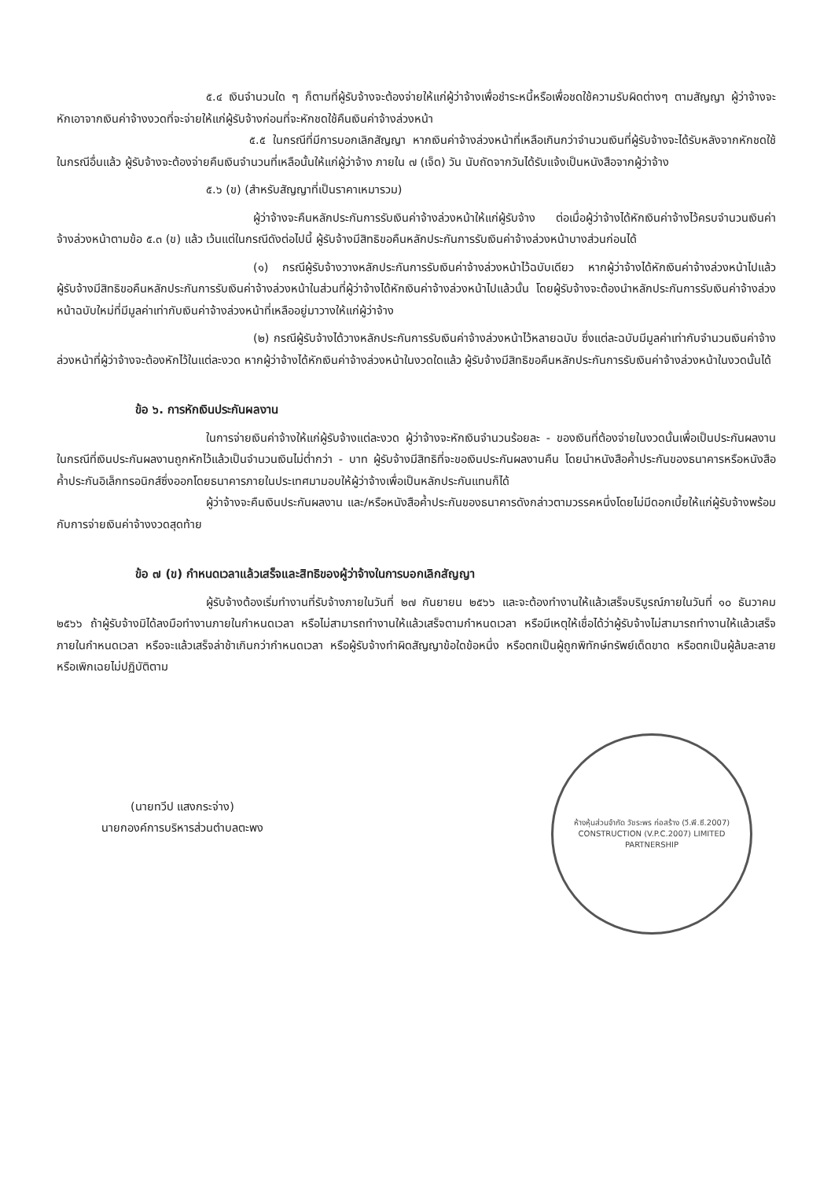๕.๔ เงินจำนวนใด ๆ ก็ตามที่ผู้รับจ้างจะต้องจ่ายให้แก่ผู้ว่าจ้างเพื่อชำระหนี้หรือเพื่อชดใช้ความรับผิดต่างๆ ตามสัญญา ผู้ว่าจ้างจะหักเอาจากเงินค่าจ้างงวดที่จะจ่ายให้แก่ผู้รับจ้างก่อนที่จะหักชดใช้คืนเงินค่าจ้างล่วงหน้า
๕.๕ ในกรณีที่มีการบอกเลิกสัญญา หากเงินค่าจ้างล่วงหน้าที่เหลือเกินกว่าจำนวนเงินที่ผู้รับจ้างจะได้รับหลังจากหักชดใช้ในกรณีอื่นแล้ว ผู้รับจ้างจะต้องจ่ายคืนเงินจำนวนที่เหลือนั้นให้แก่ผู้ว่าจ้าง ภายใน ๗ (เจ็ด) วัน นับถัดจากวันได้รับแจ้งเป็นหนังสือจากผู้ว่าจ้าง
๕.๖ (ข) (สำหรับสัญญาที่เป็นราคาเหมารวม)
ผู้ว่าจ้างจะคืนหลักประกันการรับเงินค่าจ้างล่วงหน้าให้แก่ผู้รับจ้าง ต่อเมื่อผู้ว่าจ้างได้หักเงินค่าจ้างไว้ครบจำนวนเงินค่าจ้างล่วงหน้าตามข้อ ๕.๓ (ข) แล้ว เว้นแต่ในกรณีดังต่อไปนี้ ผู้รับจ้างมีสิทธิขอคืนหลักประกันการรับเงินค่าจ้างล่วงหน้าบางส่วนก่อนได้
(๑) กรณีผู้รับจ้างวางหลักประกันการรับเงินค่าจ้างล่วงหน้าไว้ฉบับเดียว หากผู้ว่าจ้างได้หักเงินค่าจ้างล่วงหน้าไปแล้ว ผู้รับจ้างมีสิทธิขอคืนหลักประกันการรับเงินค่าจ้างล่วงหน้าในส่วนที่ผู้ว่าจ้างได้หักเงินค่าจ้างล่วงหน้าไปแล้วนั้น โดยผู้รับจ้างจะต้องนำหลักประกันการรับเงินค่าจ้างล่วงหน้าฉบับใหม่ที่มีมูลค่าเท่ากับเงินค่าจ้างล่วงหน้าที่เหลืออยู่มาวางให้แก่ผู้ว่าจ้าง
(๒) กรณีผู้รับจ้างได้วางหลักประกันการรับเงินค่าจ้างล่วงหน้าไว้หลายฉบับ ซึ่งแต่ละฉบับมีมูลค่าเท่ากับจำนวนเงินค่าจ้างล่วงหน้าที่ผู้ว่าจ้างจะต้องหักไว้ในแต่ละงวด หากผู้ว่าจ้างได้หักเงินค่าจ้างล่วงหน้าในงวดใดแล้ว ผู้รับจ้างมีสิทธิขอคืนหลักประกันการรับเงินค่าจ้างล่วงหน้าในงวดนั้นได้
ข้อ ๖. การหักเงินประกันผลงาน
ในการจ่ายเงินค่าจ้างให้แก่ผู้รับจ้างแต่ละงวด ผู้ว่าจ้างจะหักเงินจำนวนร้อยละ - ของเงินที่ต้องจ่ายในงวดนั้นเพื่อเป็นประกันผลงาน ในกรณีที่เงินประกันผลงานถูกหักไว้แล้วเป็นจำนวนเงินไม่ต่ำกว่า - บาท ผู้รับจ้างมีสิทธิที่จะขอเงินประกันผลงานคืน โดยนำหนังสือค้ำประกันของธนาคารหรือหนังสือค้ำประกันอิเล็กทรอนิกส์ซึ่งออกโดยธนาคารภายในประเทศมามอบให้ผู้ว่าจ้างเพื่อเป็นหลักประกันแทนก็ได้
ผู้ว่าจ้างจะคืนเงินประกันผลงาน และ/หรือหนังสือค้ำประกันของธนาคารดังกล่าวตามวรรคหนึ่งโดยไม่มีดอกเบี้ยให้แก่ผู้รับจ้างพร้อมกับการจ่ายเงินค่าจ้างงวดสุดท้าย
ข้อ ๗ (ข) กำหนดเวลาแล้วเสร็จและสิทธิของผู้ว่าจ้างในการบอกเลิกสัญญา
ผู้รับจ้างต้องเริ่มทำงานที่รับจ้างภายในวันที่ ๒๗ กันยายน ๒๕๖๖ และจะต้องทำงานให้แล้วเสร็จบริบูรณ์ภายในวันที่ ๑๐ ธันวาคม ๒๕๖๖ ถ้าผู้รับจ้างมิได้ลงมือทำงานภายในกำหนดเวลา หรือไม่สามารถทำงานให้แล้วเสร็จตามกำหนดเวลา หรือมีเหตุให้เชื่อได้ว่าผู้รับจ้างไม่สามารถทำงานให้แล้วเสร็จภายในกำหนดเวลา หรือจะแล้วเสร็จล่าช้าเกินกว่ากำหนดเวลา หรือผู้รับจ้างทำผิดสัญญาข้อใดข้อหนึ่ง หรือตกเป็นผู้ถูกพิทักษ์ทรัพย์เด็ดขาด หรือตกเป็นผู้ล้มละลาย หรือเพิกเฉยไม่ปฏิบัติตาม
(นายทวีป แสงกระจ่าง)
นายกองค์การบริหารส่วนตำบลตะพง
ห้างหุ้นส่วนจำกัด วัชระพร ก่อสร้าง (วี.พี.ซี.2007)
CONSTRUCTION (V.P.C.2007) LIMITED PARTNERSHIP